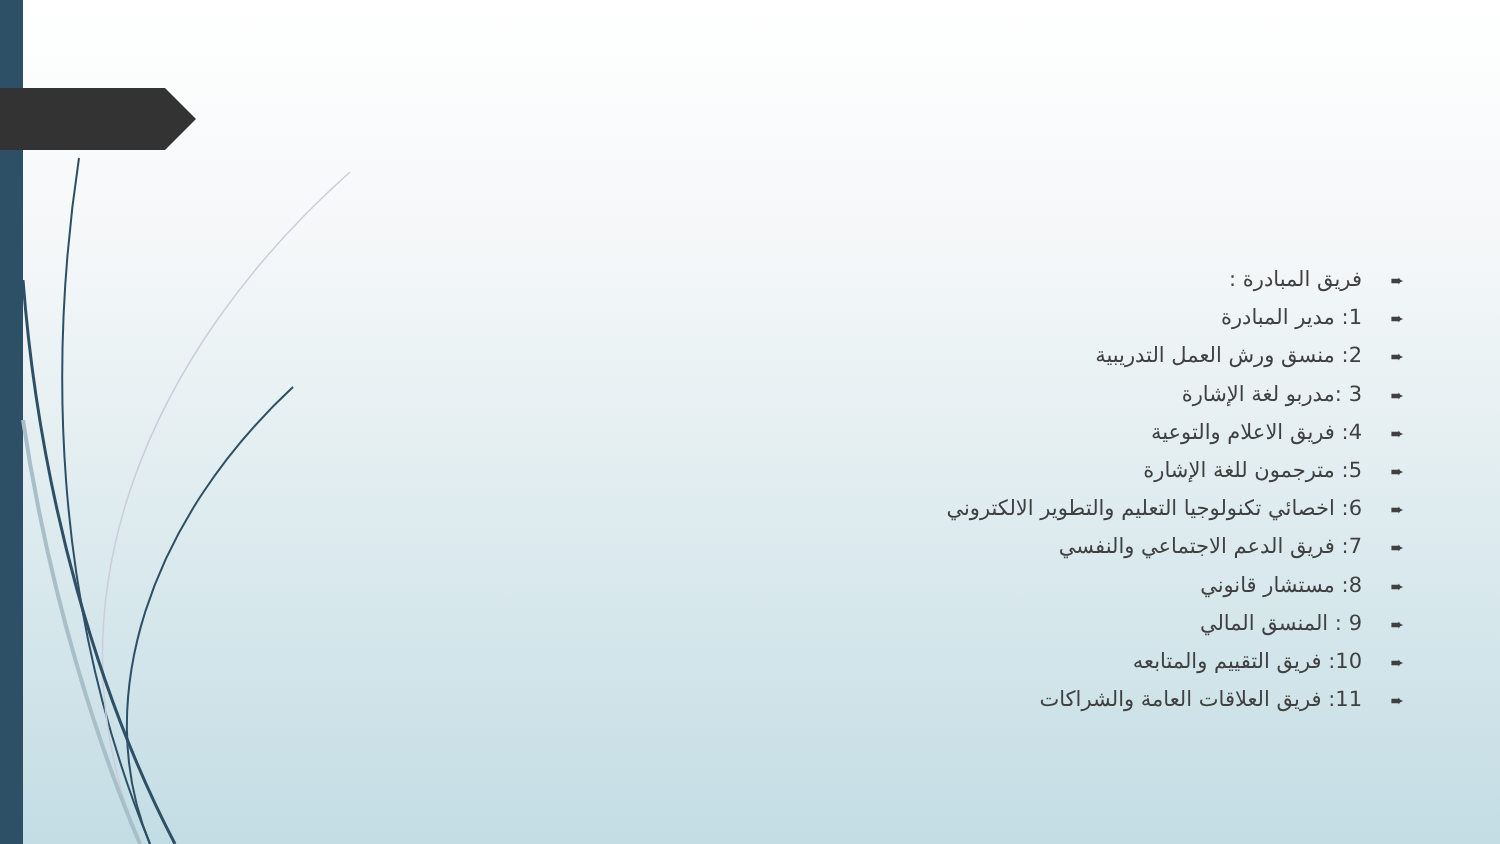➨ فريق المبادرة :
➨ 1: مدير المبادرة
➨ 2: منسق ورش العمل التدريبية
➨ 3 :مدربو لغة الإشارة
➨ 4: فريق الاعلام والتوعية
➨ 5: مترجمون للغة الإشارة
➨ 6: اخصائي تكنولوجيا التعليم والتطوير الالكتروني
➨ 7: فريق الدعم الاجتماعي والنفسي
➨ 8: مستشار قانوني
➨ 9 : المنسق المالي
➨ 10: فريق التقييم والمتابعه
➨ 11: فريق العلاقات العامة والشراكات